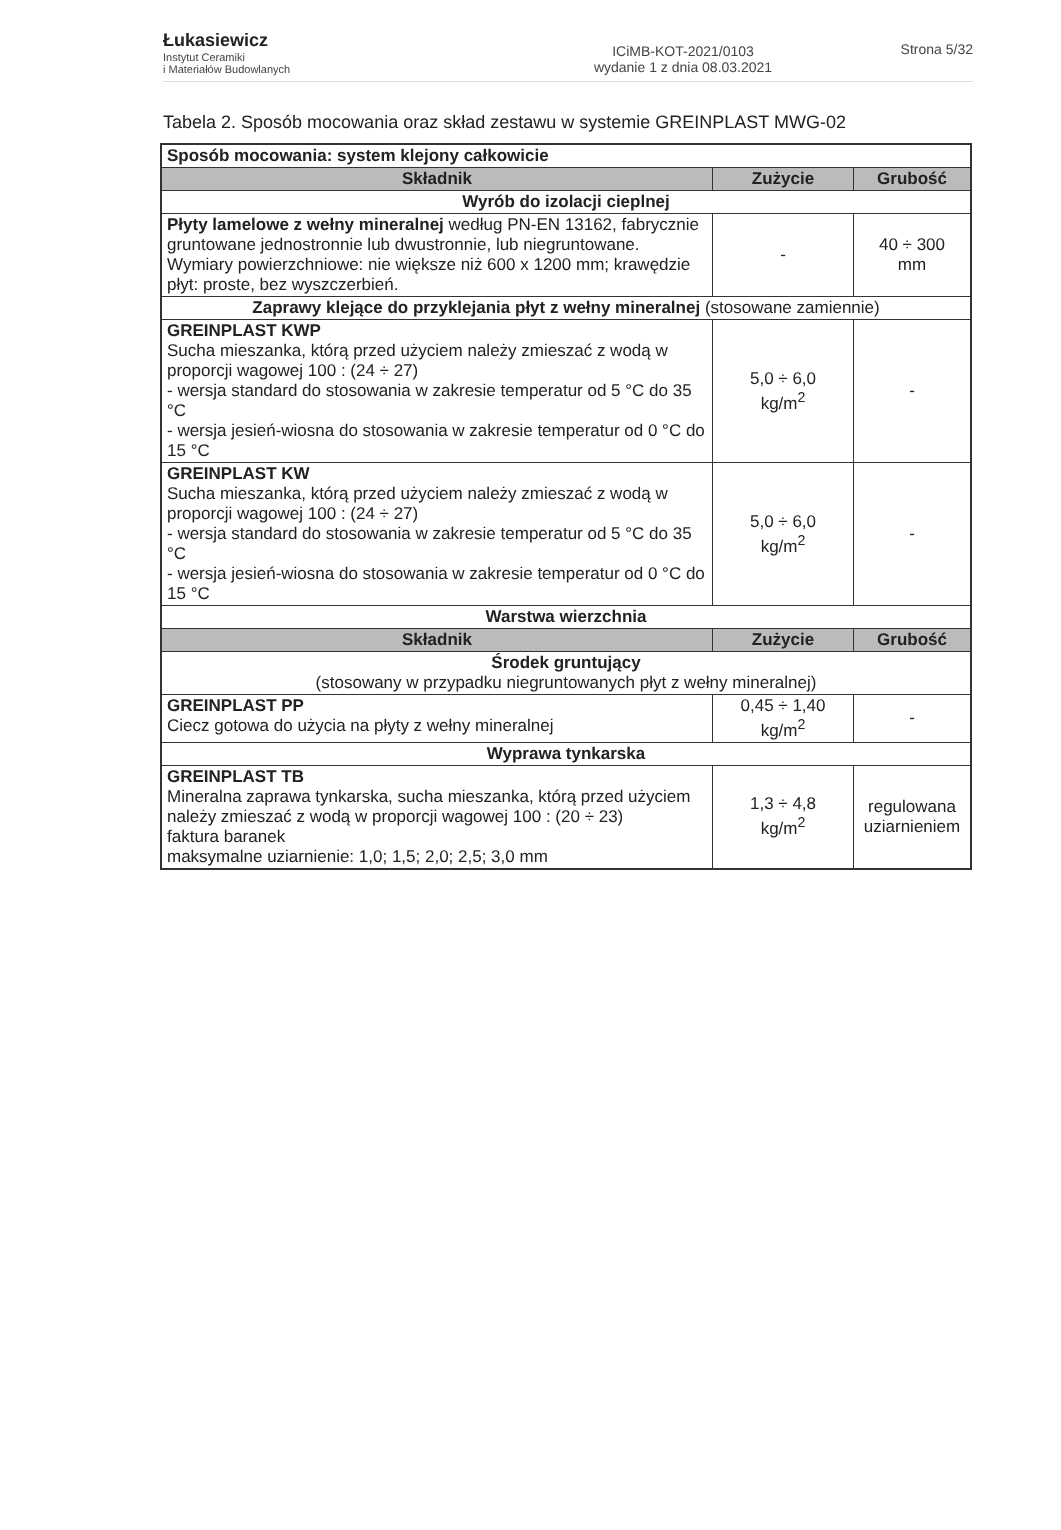Łukasiewicz
Instytut Ceramiki
i Materiałów Budowlanych
ICiMB-KOT-2021/0103
wydanie 1 z dnia 08.03.2021
Strona 5/32
Tabela 2. Sposób mocowania oraz skład zestawu w systemie GREINPLAST MWG-02
| Sposób mocowania: system klejony całkowicie | | |
| Składnik | Zużycie | Grubość |
| Wyrób do izolacji cieplnej | | |
| Płyty lamelowe z wełny mineralnej według PN-EN 13162, fabrycznie gruntowane jednostronnie lub dwustronnie, lub niegruntowane. Wymiary powierzchniowe: nie większe niż 600 x 1200 mm; krawędzie płyt: proste, bez wyszczerbień. | - | 40 ÷ 300 mm |
| Zaprawy klejące do przyklejania płyt z wełny mineralnej (stosowane zamiennie) | | |
| GREINPLAST KWP Sucha mieszanka, którą przed użyciem należy zmieszać z wodą w proporcji wagowej 100 : (24 ÷ 27) - wersja standard do stosowania w zakresie temperatur od 5 °C do 35 °C - wersja jesień-wiosna do stosowania w zakresie temperatur od 0 °C do 15 °C | 5,0 ÷ 6,0 kg/m<sup>2</sup> | - |
| GREINPLAST KW Sucha mieszanka, którą przed użyciem należy zmieszać z wodą w proporcji wagowej 100 : (24 ÷ 27) - wersja standard do stosowania w zakresie temperatur od 5 °C do 35 °C - wersja jesień-wiosna do stosowania w zakresie temperatur od 0 °C do 15 °C | 5,0 ÷ 6,0 kg/m<sup>2</sup> | - |
| Warstwa wierzchnia | | |
| Składnik | Zużycie | Grubość |
| Środek gruntujący (stosowany w przypadku niegruntowanych płyt z wełny mineralnej) | | |
| GREINPLAST PP Ciecz gotowa do użycia na płyty z wełny mineralnej | 0,45 ÷ 1,40 kg/m<sup>2</sup> | - |
| Wyprawa tynkarska | | |
| GREINPLAST TB Mineralna zaprawa tynkarska, sucha mieszanka, którą przed użyciem należy zmieszać z wodą w proporcji wagowej 100 : (20 ÷ 23) faktura baranek maksymalne uziarnienie: 1,0; 1,5; 2,0; 2,5; 3,0 mm | 1,3 ÷ 4,8 kg/m<sup>2</sup> | regulowana uziarnieniem |